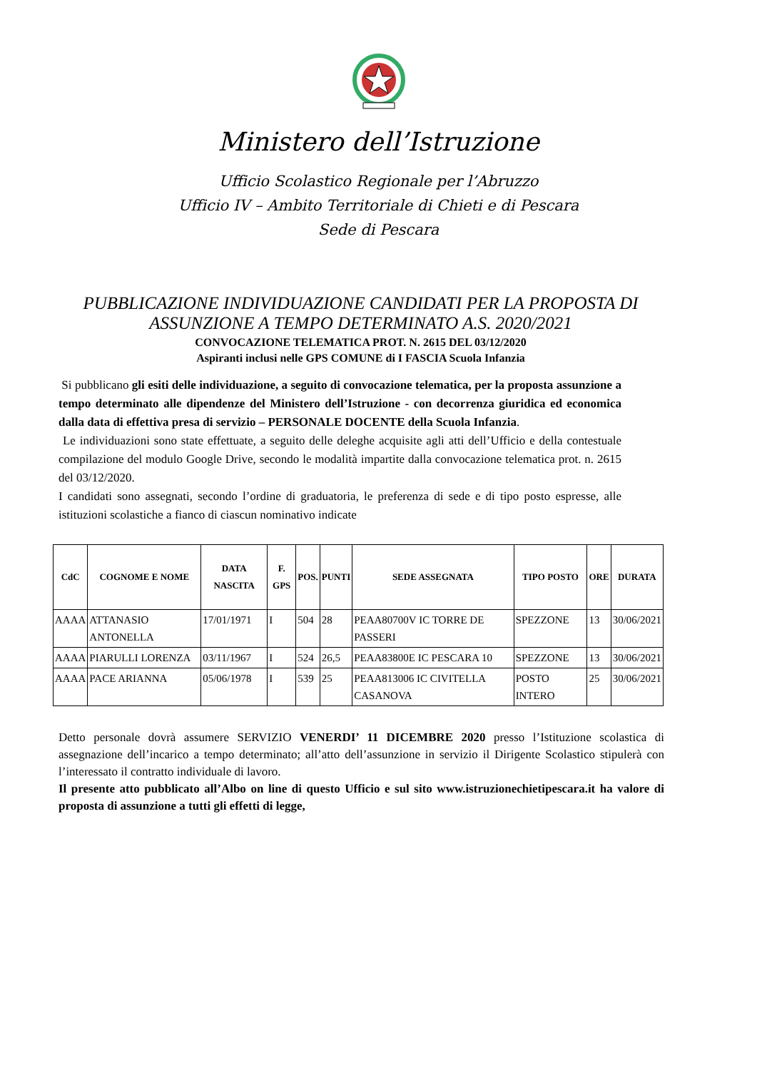Ministero dell’Istruzione
Ufficio Scolastico Regionale per l’Abruzzo
Ufficio IV – Ambito Territoriale di Chieti e di Pescara
Sede di Pescara
PUBBLICAZIONE INDIVIDUAZIONE CANDIDATI PER LA PROPOSTA DI ASSUNZIONE A TEMPO DETERMINATO A.S. 2020/2021
CONVOCAZIONE TELEMATICA PROT. N. 2615 DEL 03/12/2020
Aspiranti inclusi nelle GPS COMUNE di I FASCIA Scuola Infanzia
Si pubblicano gli esiti delle individuazione, a seguito di convocazione telematica, per la proposta assunzione a tempo determinato alle dipendenze del Ministero dell’Istruzione - con decorrenza giuridica ed economica dalla data di effettiva presa di servizio – PERSONALE DOCENTE della Scuola Infanzia.
Le individuazioni sono state effettuate, a seguito delle deleghe acquisite agli atti dell’Ufficio e della contestuale compilazione del modulo Google Drive, secondo le modalità impartite dalla convocazione telematica prot. n. 2615 del 03/12/2020.
I candidati sono assegnati, secondo l’ordine di graduatoria, le preferenza di sede e di tipo posto espresse, alle istituzioni scolastiche a fianco di ciascun nominativo indicate
| CdC | COGNOME E NOME | DATA NASCITA | F. GPS | POS. | PUNTI | SEDE ASSEGNATA | TIPO POSTO | ORE | DURATA |
| --- | --- | --- | --- | --- | --- | --- | --- | --- | --- |
| AAAA | ATTANASIO ANTONELLA | 17/01/1971 | I | 504 | 28 | PEAA80700V IC TORRE DE PASSERI | SPEZZONE | 13 | 30/06/2021 |
| AAAA | PIARULLI LORENZA | 03/11/1967 | I | 524 | 26,5 | PEAA83800E IC PESCARA 10 | SPEZZONE | 13 | 30/06/2021 |
| AAAA | PACE ARIANNA | 05/06/1978 | I | 539 | 25 | PEAA813006 IC CIVITELLA CASANOVA | POSTO INTERO | 25 | 30/06/2021 |
Detto personale dovrà assumere SERVIZIO VENERDI’ 11 DICEMBRE 2020 presso l’Istituzione scolastica di assegnazione dell’incarico a tempo determinato; all’atto dell’assunzione in servizio il Dirigente Scolastico stipulerà con l’interessato il contratto individuale di lavoro.
Il presente atto pubblicato all’Albo on line di questo Ufficio e sul sito www.istruzionechietipescara.it ha valore di proposta di assunzione a tutti gli effetti di legge,